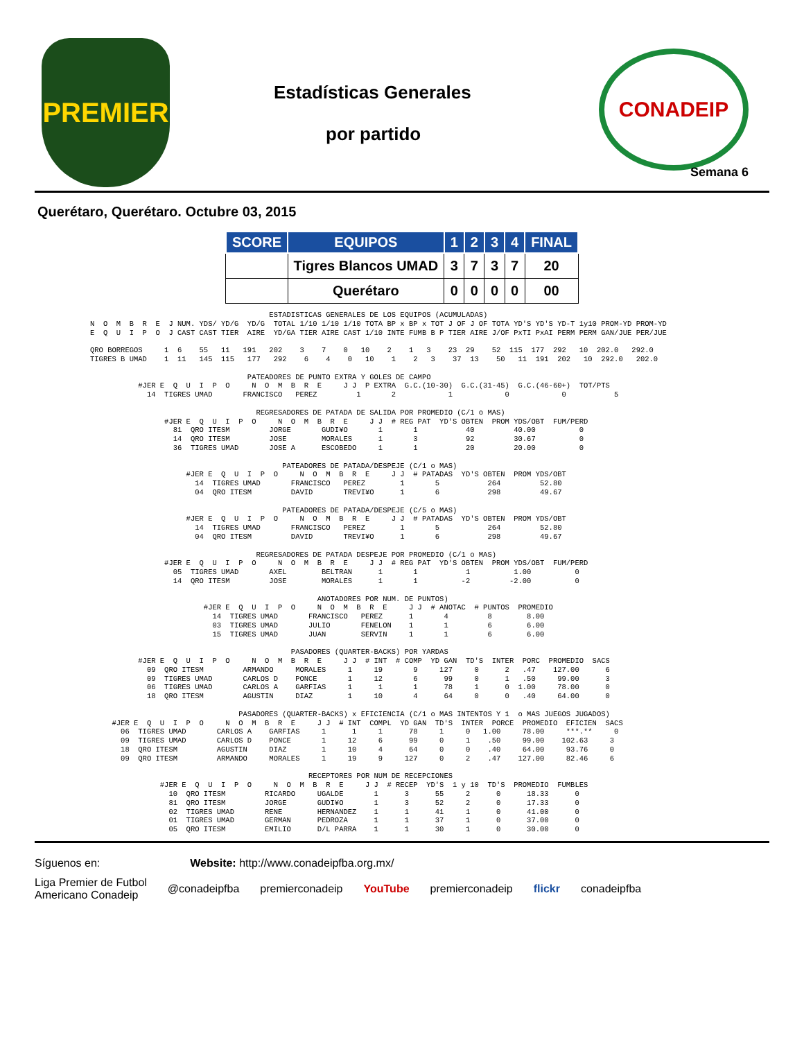PREMIER
Estadísticas Generales
por partido
CONADEIP
Semana 6
Querétaro, Querétaro. Octubre 03, 2015
| SCORE | EQUIPOS | 1 | 2 | 3 | 4 | FINAL |
| --- | --- | --- | --- | --- | --- | --- |
| | Tigres Blancos UMAD | 3 | 7 | 3 | 7 | 20 |
| | Querétaro | 0 | 0 | 0 | 0 | 00 |
                                         ESTADISTICAS GENERALES DE LOS EQUIPOS (ACUMULADAS)
N  O  M  B  R  E  J NUM. YDS/ YD/G  YD/G  TOTAL 1/10 1/10 1/10 TOTA BP x BP x TOT J OF J OF TOTA YD'S YD'S YD-T 1y10 PROM-YD PROM-YD
E  Q  U  I  P  O  J CAST CAST TIER  AIRE  YD/GA TIER AIRE CAST 1/10 INTE FUMB B P TIER AIRE J/OF PxTI PxAI PERM PERM GAN/JUE PER/JUE

QRO BORREGOS     1  6    55   11   191   202    3    7    0   10    2    1   3    23  29    52  115  177  292   10  202.0   292.0
TIGRES B UMAD    1  11   145  115   177   292    6    4    0   10    1    2   3    37  13    50   11  191  202   10  292.0   202.0

                                    PATEADORES DE PUNTO EXTRA Y GOLES DE CAMPO
           #JER E  Q  U  I  P  O     N  O  M  B  R  E     J J  P EXTRA  G.C.(10-30)  G.C.(31-45)  G.C.(46-60+)  TOT/PTS
             14  TIGRES UMAD       FRANCISCO   PEREZ         1       2            1            0            0           5

                                      REGRESADORES DE PATADA DE SALIDA POR PROMEDIO (C/1 o MAS)
                 #JER E  Q  U  I  P  O     N  O  M  B  R  E     J J  # REG PAT  YD'S OBTEN  PROM YDS/OBT  FUM/PERD
                   81  QRO ITESM         JORGE       GUDI¥O       1       1           40         40.00          0
                   14  QRO ITESM         JOSE        MORALES      1       3           92         30.67          0
                   36  TIGRES UMAD       JOSE A      ESCOBEDO     1       1           20         20.00          0

                                            PATEADORES DE PATADA/DESPEJE (C/1 o MAS)
                      #JER E  Q  U  I  P  O     N  O  M  B  R  E     J J  # PATADAS  YD'S OBTEN  PROM YDS/OBT
                        14  TIGRES UMAD       FRANCISCO   PEREZ        1       5           264         52.80
                        04  QRO ITESM         DAVID       TREVI¥O      1       6           298         49.67

                                            PATEADORES DE PATADA/DESPEJE (C/5 o MAS)
                      #JER E  Q  U  I  P  O     N  O  M  B  R  E     J J  # PATADAS  YD'S OBTEN  PROM YDS/OBT
                        14  TIGRES UMAD       FRANCISCO   PEREZ        1       5           264         52.80
                        04  QRO ITESM         DAVID       TREVI¥O      1       6           298         49.67

                                      REGRESADORES DE PATADA DESPEJE POR PROMEDIO (C/1 o MAS)
                 #JER E  Q  U  I  P  O     N  O  M  B  R  E     J J  # REG PAT  YD'S OBTEN  PROM YDS/OBT  FUM/PERD
                   05  TIGRES UMAD       AXEL        BELTRAN      1       1           1          1.00          0
                   14  QRO ITESM         JOSE        MORALES      1       1          -2         -2.00          0

                                                    ANOTADORES POR NUM. DE PUNTOS)
                          #JER E  Q  U  I  P  O     N  O  M  B  R  E     J J  # ANOTAC  # PUNTOS  PROMEDIO
                            14  TIGRES UMAD       FRANCISCO   PEREZ      1       4         8        8.00
                            03  TIGRES UMAD       JULIO       FENELON    1       1         6        6.00
                            15  TIGRES UMAD       JUAN        SERVIN     1       1         6        6.00

                                              PASADORES (QUARTER-BACKS) POR YARDAS
           #JER E  Q  U  I  P  O     N  O  M  B  R  E     J J  # INT  # COMP  YD GAN  TD'S  INTER  PORC  PROMEDIO  SACS
             09  QRO ITESM         ARMANDO     MORALES     1     19       9     127     0      2   .47    127.00      6
             09  TIGRES UMAD       CARLOS D    PONCE       1     12       6      99     0      1   .50     99.00      3
             06  TIGRES UMAD       CARLOS A    GARFIAS     1      1       1      78     1      0  1.00     78.00      0
             18  QRO ITESM         AGUSTIN     DIAZ        1     10       4      64     0      0   .40     64.00      0

                                  PASADORES (QUARTER-BACKS) x EFICIENCIA (C/1 o MAS INTENTOS Y 1  o MAS JUEGOS JUGADOS)
     #JER E  Q  U  I  P  O     N  O  M  B  R  E     J J  # INT  COMPL  YD GAN  TD'S  INTER  PORCE  PROMEDIO  EFICIEN  SACS
       06  TIGRES UMAD       CARLOS A    GARFIAS     1      1     1      78     1     0   1.00     78.00     ***.**     0
       09  TIGRES UMAD       CARLOS D    PONCE       1     12     6      99     0     1    .50     99.00    102.63     3
       18  QRO ITESM         AGUSTIN     DIAZ        1     10     4      64     0     0    .40     64.00     93.76     0
       09  QRO ITESM         ARMANDO     MORALES     1     19     9     127     0     2    .47    127.00     82.46     6

                                                  RECEPTORES POR NUM DE RECEPCIONES
                #JER E  Q  U  I  P  O     N  O  M  B  R  E     J J  # RECEP  YD'S  1 y 10  TD'S  PROMEDIO  FUMBLES
                  10  QRO ITESM         RICARDO     UGALDE       1      3      55     2      0      18.33      0
                  81  QRO ITESM         JORGE       GUDI¥O       1      3      52     2      0      17.33      0
                  02  TIGRES UMAD       RENE        HERNANDEZ    1      1      41     1      0      41.00      0
                  01  TIGRES UMAD       GERMAN      PEDROZA      1      1      37     1      0      37.00      0
                  05  QRO ITESM         EMILIO      D/L PARRA    1      1      30     1      0      30.00      0
Síguenos en: Website: http://www.conadeipfba.org.mx/
Liga Premier de Futbol
Americano Conadeip @conadeipfba premierconadeip YouTube premierconadeip flickr conadeipfba